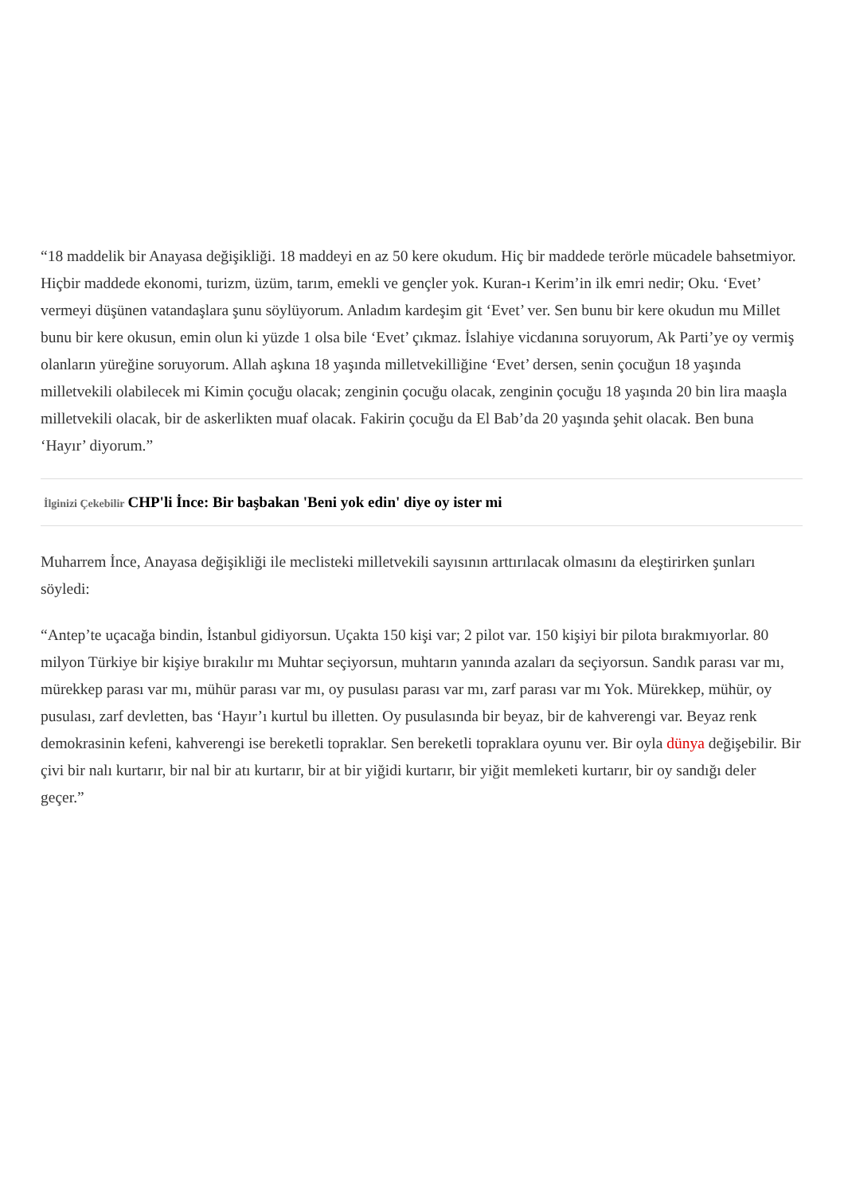“18 maddelik bir Anayasa değişikliği. 18 maddeyi en az 50 kere okudum. Hiç bir maddede terörle mücadele bahsetmiyor. Hiçbir maddede ekonomi, turizm, üzüm, tarım, emekli ve gençler yok. Kuran-ı Kerim’in ilk emri nedir; Oku. ‘Evet’ vermeyi düşünen vatandaşlara şunu söylüyorum. Anladım kardeşim git ‘Evet’ ver. Sen bunu bir kere okudun mu Millet bunu bir kere okusun, emin olun ki yüzde 1 olsa bile ‘Evet’ çıkmaz. İslahiye vicdanına soruyorum, Ak Parti’ye oy vermiş olanların yüreğine soruyorum. Allah aşkına 18 yaşında milletvekilliğine ‘Evet’ dersen, senin çocuğun 18 yaşında milletvekili olabilecek mi Kimin çocuğu olacak; zenginin çocuğu olacak, zenginin çocuğu 18 yaşında 20 bin lira maaşla milletvekili olacak, bir de askerlikten muaf olacak. Fakirin çocuğu da El Bab’da 20 yaşında şehit olacak. Ben buna ‘Hayır’ diyorum.”
İlginizi Çekebilir CHP'li İnce: Bir başbakan 'Beni yok edin' diye oy ister mi
Muharrem İnce, Anayasa değişikliği ile meclisteki milletvekili sayısının arttırılacak olmasını da eleştirirken şunları söyledi:
“Antep’te uçacağa bindin, İstanbul gidiyorsun. Uçakta 150 kişi var; 2 pilot var. 150 kişiyi bir pilota bırakmıyorlar. 80 milyon Türkiye bir kişiye bırakılır mı Muhtar seçiyorsun, muhtarın yanında azaları da seçiyorsun. Sandık parası var mı, mürekkep parası var mı, mühür parası var mı, oy pusulası parası var mı, zarf parası var mı Yok. Mürekkep, mühür, oy pusulası, zarf devletten, bas ‘Hayır’ı kurtul bu illetten. Oy pusulasında bir beyaz, bir de kahverengi var. Beyaz renk demokrasinin kefeni, kahverengi ise bereketli topraklar. Sen bereketli topraklara oyunu ver. Bir oyla dünya değişebilir. Bir çivi bir nalı kurtarır, bir nal bir atı kurtarır, bir at bir yiğidi kurtarır, bir yiğit memleketi kurtarır, bir oy sandığı deler geçer.”